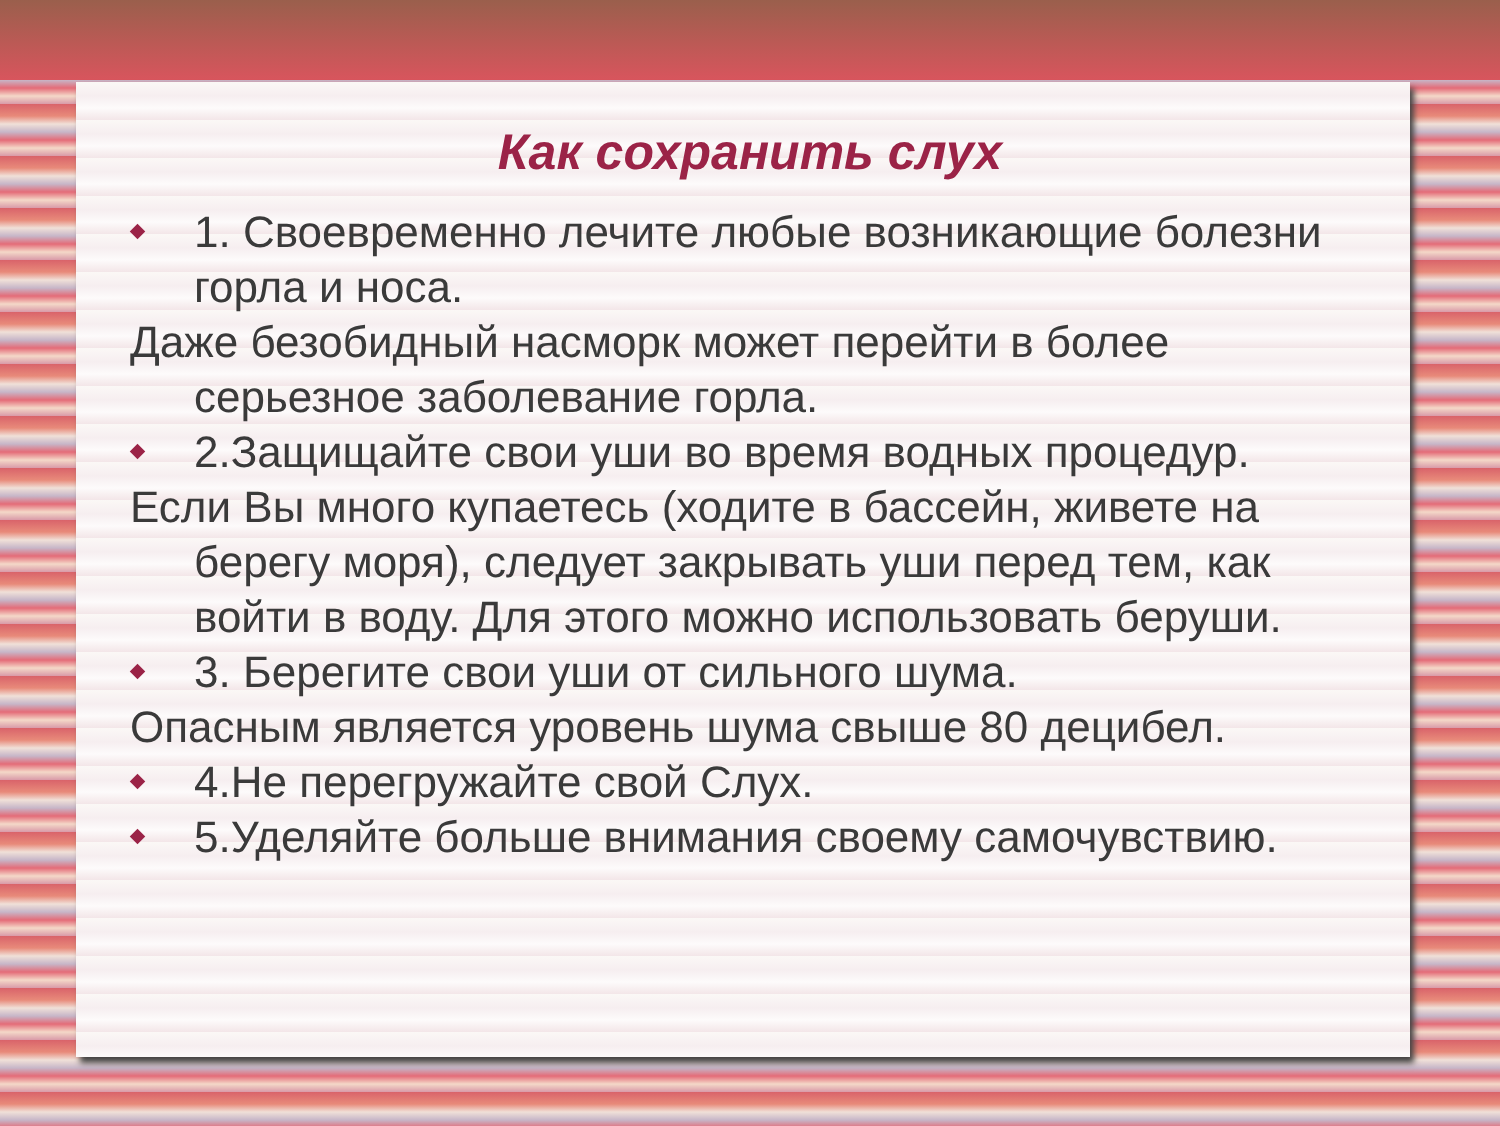Как сохранить слух
1. Своевременно лечите любые возникающие болезни горла и носа.
Даже безобидный насморк может перейти в более серьезное заболевание горла.
2.Защищайте свои уши во время водных процедур.
Если Вы много купаетесь (ходите в бассейн, живете на берегу моря), следует закрывать уши перед тем, как войти в воду. Для этого можно использовать беруши.
3. Берегите свои уши от сильного шума.
Опасным является уровень шума свыше 80 децибел.
4.Не перегружайте свой Слух.
5.Уделяйте больше внимания своему самочувствию.